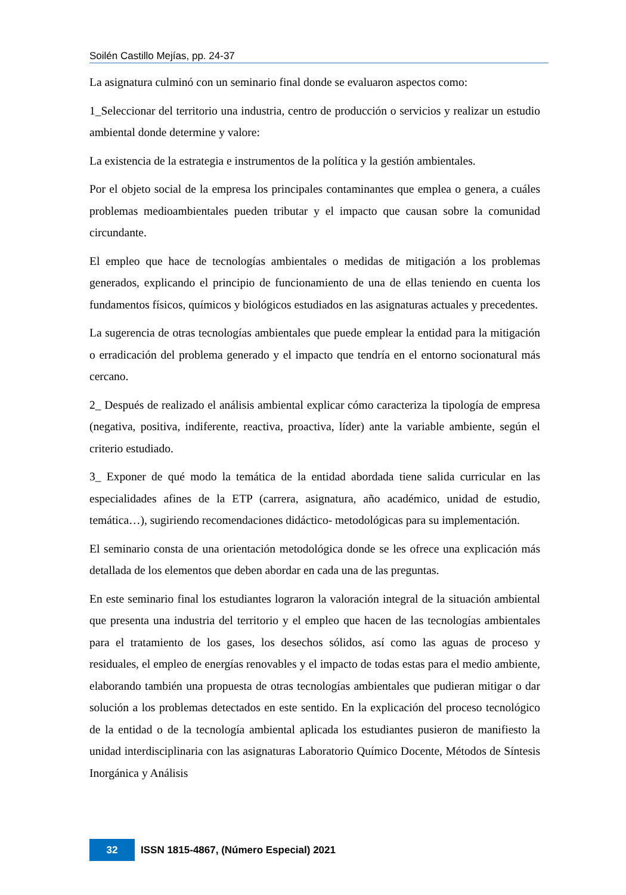Soilén Castillo Mejías, pp. 24-37
La asignatura culminó con un seminario final donde se evaluaron aspectos como:
1_Seleccionar del territorio una industria, centro de producción o servicios y realizar un estudio ambiental donde determine y valore:
La existencia de la estrategia e instrumentos de la política y la gestión ambientales.
Por el objeto social de la empresa los principales contaminantes que emplea o genera, a cuáles problemas medioambientales pueden tributar y el impacto que causan sobre la comunidad circundante.
El empleo que hace de tecnologías ambientales o medidas de mitigación a los problemas generados, explicando el principio de funcionamiento de una de ellas teniendo en cuenta los fundamentos físicos, químicos y biológicos estudiados en las asignaturas actuales y precedentes.
La sugerencia de otras tecnologías ambientales que puede emplear la entidad para la mitigación o erradicación del problema generado y el impacto que tendría en el entorno socionatural más cercano.
2_ Después de realizado el análisis ambiental explicar cómo caracteriza la tipología de empresa (negativa, positiva, indiferente, reactiva, proactiva, líder) ante la variable ambiente, según el criterio estudiado.
3_ Exponer de qué modo la temática de la entidad abordada tiene salida curricular en las especialidades afines de la ETP (carrera, asignatura, año académico, unidad de estudio, temática…), sugiriendo recomendaciones didáctico- metodológicas para su implementación.
El seminario consta de una orientación metodológica donde se les ofrece una explicación más detallada de los elementos que deben abordar en cada una de las preguntas.
En este seminario final los estudiantes lograron la valoración integral de la situación ambiental que presenta una industria del territorio y el empleo que hacen de las tecnologías ambientales para el tratamiento de los gases, los desechos sólidos, así como las aguas de proceso y residuales, el empleo de energías renovables y el impacto de todas estas para el medio ambiente, elaborando también una propuesta de otras tecnologías ambientales que pudieran mitigar o dar solución a los problemas detectados en este sentido. En la explicación del proceso tecnológico de la entidad o de la tecnología ambiental aplicada los estudiantes pusieron de manifiesto la unidad interdisciplinaria con las asignaturas Laboratorio Químico Docente, Métodos de Síntesis Inorgánica y Análisis
32
ISSN 1815-4867, (Número Especial) 2021